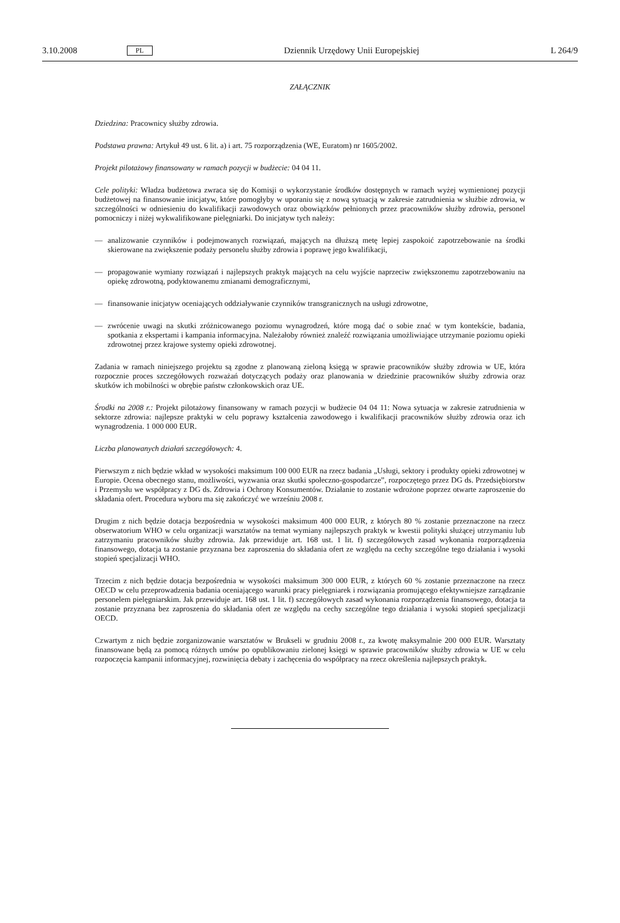3.10.2008 PL Dziennik Urzędowy Unii Europejskiej L 264/9
ZAŁĄCZNIK
Dziedzina: Pracownicy służby zdrowia.
Podstawa prawna: Artykuł 49 ust. 6 lit. a) i art. 75 rozporządzenia (WE, Euratom) nr 1605/2002.
Projekt pilotażowy finansowany w ramach pozycji w budżecie: 04 04 11.
Cele polityki: Władza budżetowa zwraca się do Komisji o wykorzystanie środków dostępnych w ramach wyżej wymienionej pozycji budżetowej na finansowanie inicjatyw, które pomogłyby w uporaniu się z nową sytuacją w zakresie zatrudnienia w służbie zdrowia, w szczególności w odniesieniu do kwalifikacji zawodowych oraz obowiązków pełnionych przez pracowników służby zdrowia, personel pomocniczy i niżej wykwalifikowane pielęgniarki. Do inicjatyw tych należy:
— analizowanie czynników i podejmowanych rozwiązań, mających na dłuższą metę lepiej zaspokoić zapotrzebowanie na środki skierowane na zwiększenie podaży personelu służby zdrowia i poprawę jego kwalifikacji,
— propagowanie wymiany rozwiązań i najlepszych praktyk mających na celu wyjście naprzeciw zwiększonemu zapotrzebowaniu na opiekę zdrowotną, podyktowanemu zmianami demograficznymi,
— finansowanie inicjatyw oceniających oddziaływanie czynników transgranicznych na usługi zdrowotne,
— zwrócenie uwagi na skutki zróżnicowanego poziomu wynagrodzeń, które mogą dać o sobie znać w tym kontekście, badania, spotkania z ekspertami i kampania informacyjna. Należałoby również znaleźć rozwiązania umożliwiające utrzymanie poziomu opieki zdrowotnej przez krajowe systemy opieki zdrowotnej.
Zadania w ramach niniejszego projektu są zgodne z planowaną zieloną księgą w sprawie pracowników służby zdrowia w UE, która rozpocznie proces szczegółowych rozważań dotyczących podaży oraz planowania w dziedzinie pracowników służby zdrowia oraz skutków ich mobilności w obrębie państw członkowskich oraz UE.
Środki na 2008 r.: Projekt pilotażowy finansowany w ramach pozycji w budżecie 04 04 11: Nowa sytuacja w zakresie zatrudnienia w sektorze zdrowia: najlepsze praktyki w celu poprawy kształcenia zawodowego i kwalifikacji pracowników służby zdrowia oraz ich wynagrodzenia. 1 000 000 EUR.
Liczba planowanych działań szczegółowych: 4.
Pierwszym z nich będzie wkład w wysokości maksimum 100 000 EUR na rzecz badania „Usługi, sektory i produkty opieki zdrowotnej w Europie. Ocena obecnego stanu, możliwości, wyzwania oraz skutki społeczno-gospodarcze”, rozpoczętego przez DG ds. Przedsiębiorstw i Przemysłu we współpracy z DG ds. Zdrowia i Ochrony Konsumentów. Działanie to zostanie wdrożone poprzez otwarte zaproszenie do składania ofert. Procedura wyboru ma się zakończyć we wrześniu 2008 r.
Drugim z nich będzie dotacja bezpośrednia w wysokości maksimum 400 000 EUR, z których 80 % zostanie przeznaczone na rzecz obserwatorium WHO w celu organizacji warsztatów na temat wymiany najlepszych praktyk w kwestii polityki służącej utrzymaniu lub zatrzymaniu pracowników służby zdrowia. Jak przewiduje art. 168 ust. 1 lit. f) szczegółowych zasad wykonania rozporządzenia finansowego, dotacja ta zostanie przyznana bez zaproszenia do składania ofert ze względu na cechy szczególne tego działania i wysoki stopień specjalizacji WHO.
Trzecim z nich będzie dotacja bezpośrednia w wysokości maksimum 300 000 EUR, z których 60 % zostanie przeznaczone na rzecz OECD w celu przeprowadzenia badania oceniającego warunki pracy pielęgniarek i rozwiązania promującego efektywniejsze zarządzanie personelem pielęgniarskim. Jak przewiduje art. 168 ust. 1 lit. f) szczegółowych zasad wykonania rozporządzenia finansowego, dotacja ta zostanie przyznana bez zaproszenia do składania ofert ze względu na cechy szczególne tego działania i wysoki stopień specjalizacji OECD.
Czwartym z nich będzie zorganizowanie warsztatów w Brukseli w grudniu 2008 r., za kwotę maksymalnie 200 000 EUR. Warsztaty finansowane będą za pomocą różnych umów po opublikowaniu zielonej księgi w sprawie pracowników służby zdrowia w UE w celu rozpoczęcia kampanii informacyjnej, rozwinięcia debaty i zachęcenia do współpracy na rzecz określenia najlepszych praktyk.